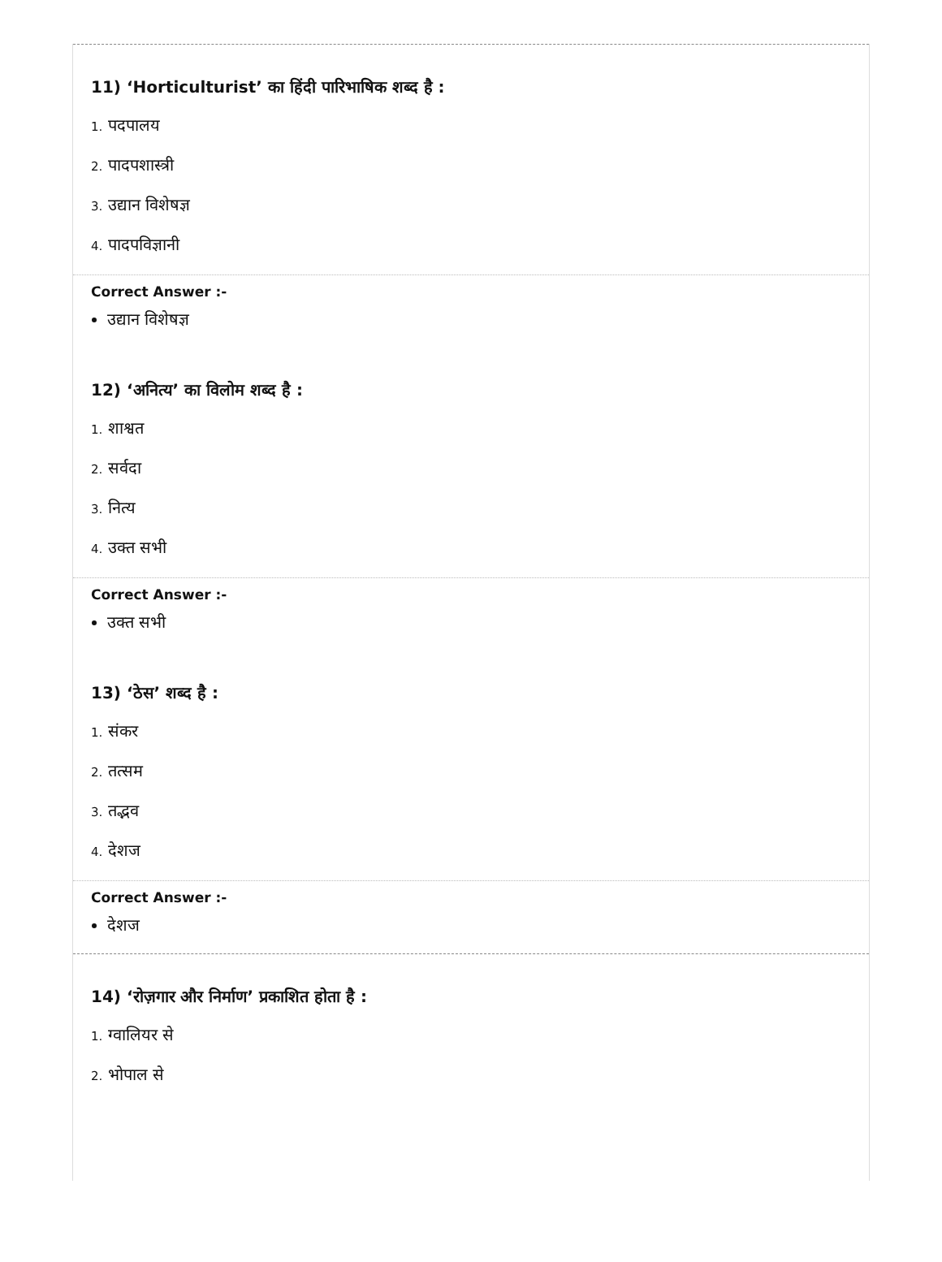11) ‘Horticulturist’ का हिंदी पारिभाषिक शब्द है :
1. पदपालय
2. पादपशास्त्री
3. उद्यान विशेषज्ञ
4. पादपविज्ञानी
Correct Answer :-
उद्यान विशेषज्ञ
12) ‘अनित्य’ का विलोम शब्द है :
1. शाश्वत
2. सर्वदा
3. नित्य
4. उक्त सभी
Correct Answer :-
उक्त सभी
13) ‘ठेस’ शब्द है :
1. संकर
2. तत्सम
3. तद्भव
4. देशज
Correct Answer :-
देशज
14) ‘रोज़गार और निर्माण’ प्रकाशित होता है :
1. ग्वालियर से
2. भोपाल से